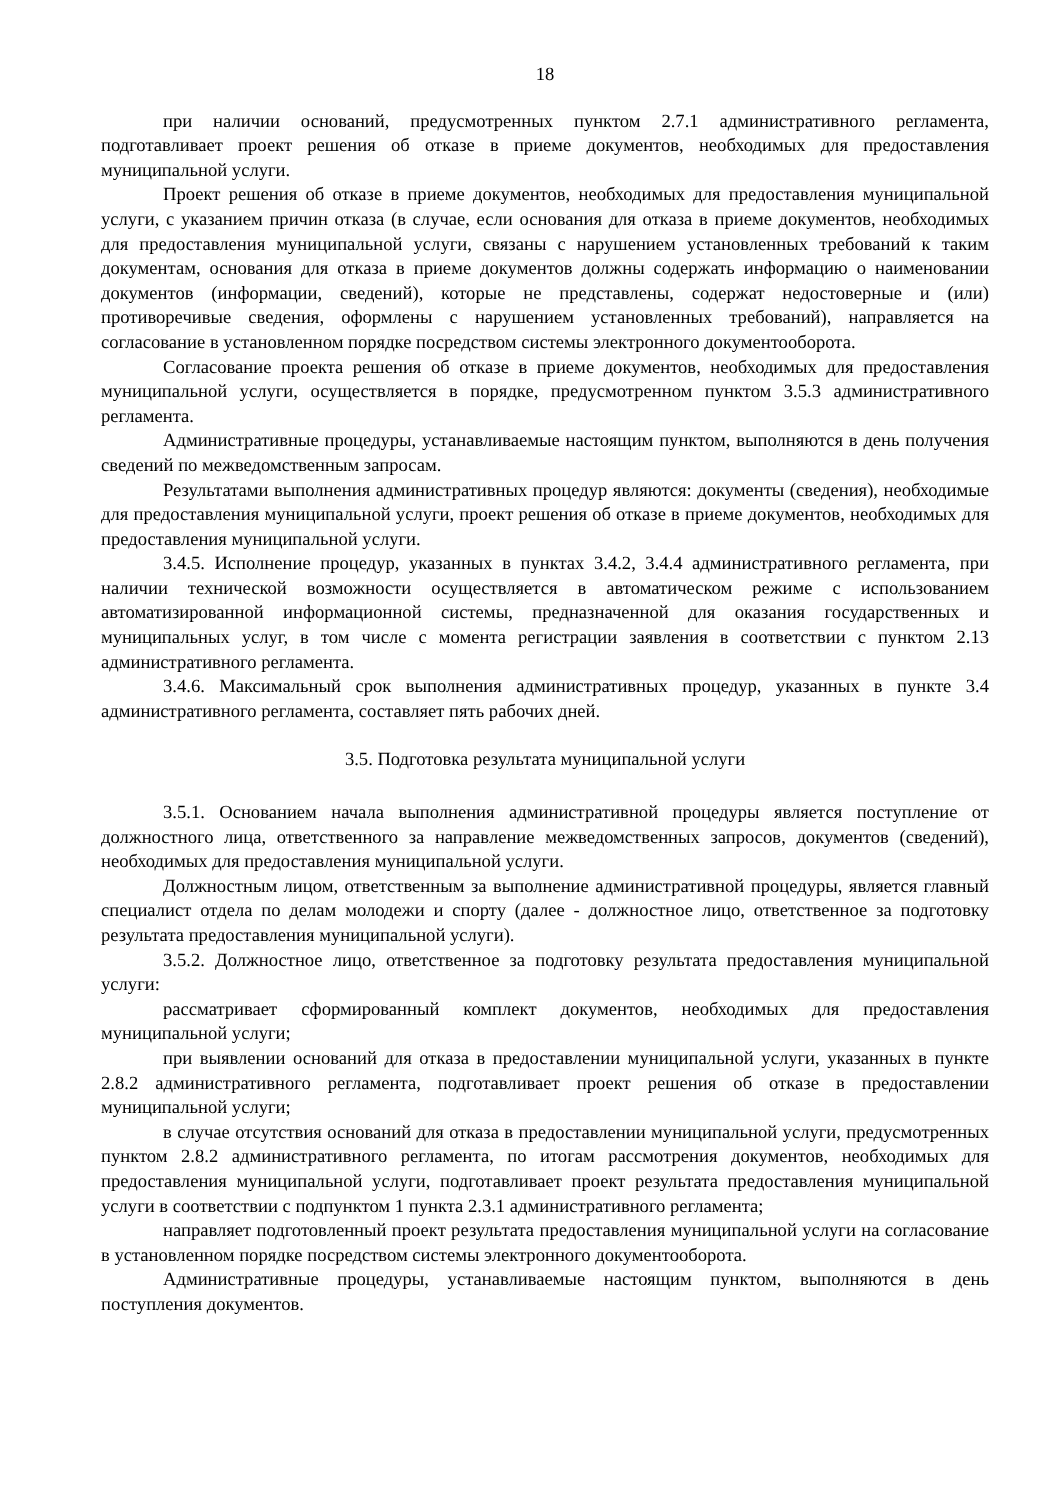18
при наличии оснований, предусмотренных пунктом 2.7.1 административного регламента, подготавливает проект решения об отказе в приеме документов, необходимых для предоставления муниципальной услуги.
Проект решения об отказе в приеме документов, необходимых для предоставления муниципальной услуги, с указанием причин отказа (в случае, если основания для отказа в приеме документов, необходимых для предоставления муниципальной услуги, связаны с нарушением установленных требований к таким документам, основания для отказа в приеме документов должны содержать информацию о наименовании документов (информации, сведений), которые не представлены, содержат недостоверные и (или) противоречивые сведения, оформлены с нарушением установленных требований), направляется на согласование в установленном порядке посредством системы электронного документооборота.
Согласование проекта решения об отказе в приеме документов, необходимых для предоставления муниципальной услуги, осуществляется в порядке, предусмотренном пунктом 3.5.3 административного регламента.
Административные процедуры, устанавливаемые настоящим пунктом, выполняются в день получения сведений по межведомственным запросам.
Результатами выполнения административных процедур являются: документы (сведения), необходимые для предоставления муниципальной услуги, проект решения об отказе в приеме документов, необходимых для предоставления муниципальной услуги.
3.4.5. Исполнение процедур, указанных в пунктах 3.4.2, 3.4.4 административного регламента, при наличии технической возможности осуществляется в автоматическом режиме с использованием автоматизированной информационной системы, предназначенной для оказания государственных и муниципальных услуг, в том числе с момента регистрации заявления в соответствии с пунктом 2.13 административного регламента.
3.4.6. Максимальный срок выполнения административных процедур, указанных в пункте 3.4 административного регламента, составляет пять рабочих дней.
3.5. Подготовка результата муниципальной услуги
3.5.1. Основанием начала выполнения административной процедуры является поступление от должностного лица, ответственного за направление межведомственных запросов, документов (сведений), необходимых для предоставления муниципальной услуги.
Должностным лицом, ответственным за выполнение административной процедуры, является главный специалист отдела по делам молодежи и спорту (далее - должностное лицо, ответственное за подготовку результата предоставления муниципальной услуги).
3.5.2. Должностное лицо, ответственное за подготовку результата предоставления муниципальной услуги:
рассматривает сформированный комплект документов, необходимых для предоставления муниципальной услуги;
при выявлении оснований для отказа в предоставлении муниципальной услуги, указанных в пункте 2.8.2 административного регламента, подготавливает проект решения об отказе в предоставлении муниципальной услуги;
в случае отсутствия оснований для отказа в предоставлении муниципальной услуги, предусмотренных пунктом 2.8.2 административного регламента, по итогам рассмотрения документов, необходимых для предоставления муниципальной услуги, подготавливает проект результата предоставления муниципальной услуги в соответствии с подпунктом 1 пункта 2.3.1 административного регламента;
направляет подготовленный проект результата предоставления муниципальной услуги на согласование в установленном порядке посредством системы электронного документооборота.
Административные процедуры, устанавливаемые настоящим пунктом, выполняются в день поступления документов.